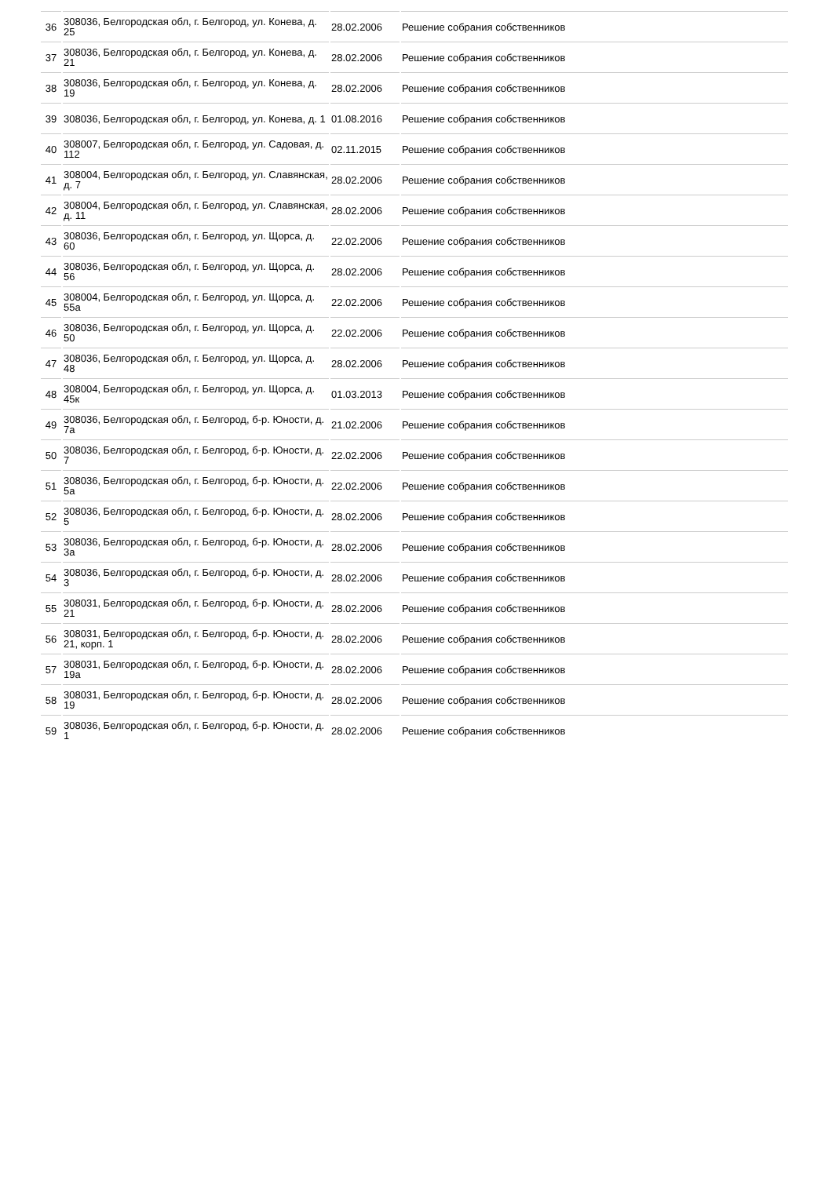| 36 | 308036, Белгородская обл, г. Белгород, ул. Конева, д. 25 | 28.02.2006 | Решение собрания собственников |
| 37 | 308036, Белгородская обл, г. Белгород, ул. Конева, д. 21 | 28.02.2006 | Решение собрания собственников |
| 38 | 308036, Белгородская обл, г. Белгород, ул. Конева, д. 19 | 28.02.2006 | Решение собрания собственников |
| 39 | 308036, Белгородская обл, г. Белгород, ул. Конева, д. 1 | 01.08.2016 | Решение собрания собственников |
| 40 | 308007, Белгородская обл, г. Белгород, ул. Садовая, д. 112 | 02.11.2015 | Решение собрания собственников |
| 41 | 308004, Белгородская обл, г. Белгород, ул. Славянская, д. 7 | 28.02.2006 | Решение собрания собственников |
| 42 | 308004, Белгородская обл, г. Белгород, ул. Славянская, д. 11 | 28.02.2006 | Решение собрания собственников |
| 43 | 308036, Белгородская обл, г. Белгород, ул. Щорса, д. 60 | 22.02.2006 | Решение собрания собственников |
| 44 | 308036, Белгородская обл, г. Белгород, ул. Щорса, д. 56 | 28.02.2006 | Решение собрания собственников |
| 45 | 308004, Белгородская обл, г. Белгород, ул. Щорса, д. 55а | 22.02.2006 | Решение собрания собственников |
| 46 | 308036, Белгородская обл, г. Белгород, ул. Щорса, д. 50 | 22.02.2006 | Решение собрания собственников |
| 47 | 308036, Белгородская обл, г. Белгород, ул. Щорса, д. 48 | 28.02.2006 | Решение собрания собственников |
| 48 | 308004, Белгородская обл, г. Белгород, ул. Щорса, д. 45к | 01.03.2013 | Решение собрания собственников |
| 49 | 308036, Белгородская обл, г. Белгород, б-р. Юности, д. 7а | 21.02.2006 | Решение собрания собственников |
| 50 | 308036, Белгородская обл, г. Белгород, б-р. Юности, д. 7 | 22.02.2006 | Решение собрания собственников |
| 51 | 308036, Белгородская обл, г. Белгород, б-р. Юности, д. 5а | 22.02.2006 | Решение собрания собственников |
| 52 | 308036, Белгородская обл, г. Белгород, б-р. Юности, д. 5 | 28.02.2006 | Решение собрания собственников |
| 53 | 308036, Белгородская обл, г. Белгород, б-р. Юности, д. 3а | 28.02.2006 | Решение собрания собственников |
| 54 | 308036, Белгородская обл, г. Белгород, б-р. Юности, д. 3 | 28.02.2006 | Решение собрания собственников |
| 55 | 308031, Белгородская обл, г. Белгород, б-р. Юности, д. 21 | 28.02.2006 | Решение собрания собственников |
| 56 | 308031, Белгородская обл, г. Белгород, б-р. Юности, д. 21, корп. 1 | 28.02.2006 | Решение собрания собственников |
| 57 | 308031, Белгородская обл, г. Белгород, б-р. Юности, д. 19а | 28.02.2006 | Решение собрания собственников |
| 58 | 308031, Белгородская обл, г. Белгород, б-р. Юности, д. 19 | 28.02.2006 | Решение собрания собственников |
| 59 | 308036, Белгородская обл, г. Белгород, б-р. Юности, д. 1 | 28.02.2006 | Решение собрания собственников |